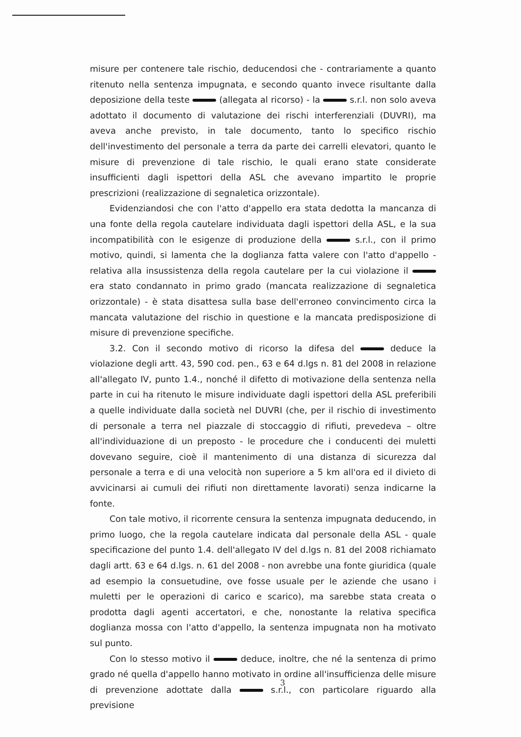misure per contenere tale rischio, deducendosi che - contrariamente a quanto ritenuto nella sentenza impugnata, e secondo quanto invece risultante dalla deposizione della teste (allegata al ricorso) - la s.r.l. non solo aveva adottato il documento di valutazione dei rischi interferenziali (DUVRI), ma aveva anche previsto, in tale documento, tanto lo specifico rischio dell'investimento del personale a terra da parte dei carrelli elevatori, quanto le misure di prevenzione di tale rischio, le quali erano state considerate insufficienti dagli ispettori della ASL che avevano impartito le proprie prescrizioni (realizzazione di segnaletica orizzontale).
Evidenziandosi che con l'atto d'appello era stata dedotta la mancanza di una fonte della regola cautelare individuata dagli ispettori della ASL, e la sua incompatibilità con le esigenze di produzione della s.r.l., con il primo motivo, quindi, si lamenta che la doglianza fatta valere con l'atto d'appello - relativa alla insussistenza della regola cautelare per la cui violazione il era stato condannato in primo grado (mancata realizzazione di segnaletica orizzontale) - è stata disattesa sulla base dell'erroneo convincimento circa la mancata valutazione del rischio in questione e la mancata predisposizione di misure di prevenzione specifiche.
3.2. Con il secondo motivo di ricorso la difesa del deduce la violazione degli artt. 43, 590 cod. pen., 63 e 64 d.lgs n. 81 del 2008 in relazione all'allegato IV, punto 1.4., nonché il difetto di motivazione della sentenza nella parte in cui ha ritenuto le misure individuate dagli ispettori della ASL preferibili a quelle individuate dalla società nel DUVRI (che, per il rischio di investimento di personale a terra nel piazzale di stoccaggio di rifiuti, prevedeva – oltre all'individuazione di un preposto - le procedure che i conducenti dei muletti dovevano seguire, cioè il mantenimento di una distanza di sicurezza dal personale a terra e di una velocità non superiore a 5 km all'ora ed il divieto di avvicinarsi ai cumuli dei rifiuti non direttamente lavorati) senza indicarne la fonte.
Con tale motivo, il ricorrente censura la sentenza impugnata deducendo, in primo luogo, che la regola cautelare indicata dal personale della ASL - quale specificazione del punto 1.4. dell'allegato IV del d.lgs n. 81 del 2008 richiamato dagli artt. 63 e 64 d.lgs. n. 61 del 2008 - non avrebbe una fonte giuridica (quale ad esempio la consuetudine, ove fosse usuale per le aziende che usano i muletti per le operazioni di carico e scarico), ma sarebbe stata creata o prodotta dagli agenti accertatori, e che, nonostante la relativa specifica doglianza mossa con l'atto d'appello, la sentenza impugnata non ha motivato sul punto.
Con lo stesso motivo il deduce, inoltre, che né la sentenza di primo grado né quella d'appello hanno motivato in ordine all'insufficienza delle misure di prevenzione adottate dalla s.r.l., con particolare riguardo alla previsione
3